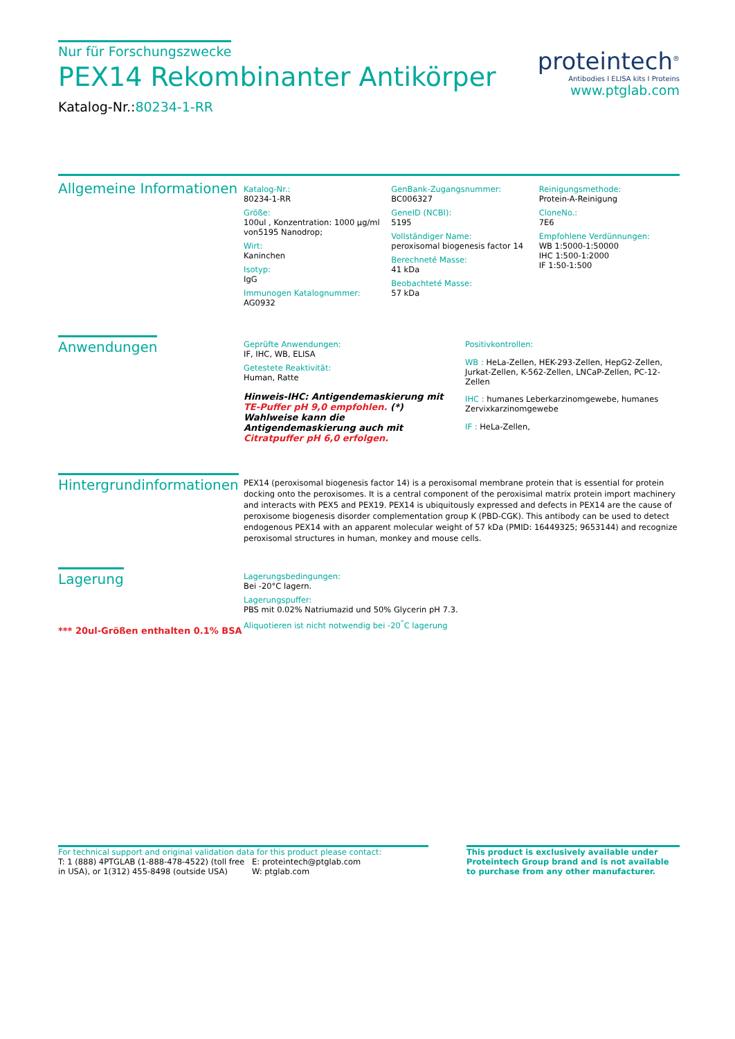Nur für Forschungszwecke
PEX14 Rekombinanter Antikörper
Katalog-Nr.:80234-1-RR
proteintech<sup>®</sup>
Antibodies I ELISA kits I Proteins
www.ptglab.com
Allgemeine Informationen
Katalog-Nr.:
80234-1-RR
Größe:
100ul , Konzentration: 1000 μg/ml von5195 Nanodrop;
Wirt:
Kaninchen
Isotyp:
IgG
Immunogen Katalognummer:
AG0932
GenBank-Zugangsnummer:
BC006327
GeneID (NCBI):
5195
Vollständiger Name:
peroxisomal biogenesis factor 14
Berechneté Masse:
41 kDa
Beobachteté Masse:
57 kDa
Reinigungsmethode:
Protein-A-Reinigung
CloneNo.:
7E6
Empfohlene Verdünnungen:
WB 1:5000-1:50000
IHC 1:500-1:2000
IF 1:50-1:500
Anwendungen
Geprüfte Anwendungen:
IF, IHC, WB, ELISA
Getestete Reaktivität:
Human, Ratte
Hinweis-IHC: Antigendemaskierung mit TE-Puffer pH 9,0 empfohlen. (*) Wahlweise kann die Antigendemaskierung auch mit Citratpuffer pH 6,0 erfolgen.
Positivkontrollen:
WB : HeLa-Zellen, HEK-293-Zellen, HepG2-Zellen, Jurkat-Zellen, K-562-Zellen, LNCaP-Zellen, PC-12-Zellen
IHC : humanes Leberkarzinomgewebe, humanes Zervixkarzinomgewebe
IF : HeLa-Zellen,
Hintergrundinformationen
PEX14 (peroxisomal biogenesis factor 14) is a peroxisomal membrane protein that is essential for protein docking onto the peroxisomes. It is a central component of the peroxisimal matrix protein import machinery and interacts with PEX5 and PEX19. PEX14 is ubiquitously expressed and defects in PEX14 are the cause of peroxisome biogenesis disorder complementation group K (PBD-CGK). This antibody can be used to detect endogenous PEX14 with an apparent molecular weight of 57 kDa (PMID: 16449325; 9653144) and recognize peroxisomal structures in human, monkey and mouse cells.
Lagerung
*** 20ul-Größen enthalten 0.1% BSA
Lagerungsbedingungen:
Bei -20°C lagern.
Lagerungspuffer:
PBS mit 0.02% Natriumazid und 50% Glycerin pH 7.3.
Aliquotieren ist nicht notwendig bei -20<sup>°</sup>C lagerung
For technical support and original validation data for this product please contact:
T: 1 (888) 4PTGLAB (1-888-478-4522) (toll free in USA), or 1(312) 455-8498 (outside USA)
E: proteintech@ptglab.com
W: ptglab.com
This product is exclusively available under Proteintech Group brand and is not available to purchase from any other manufacturer.